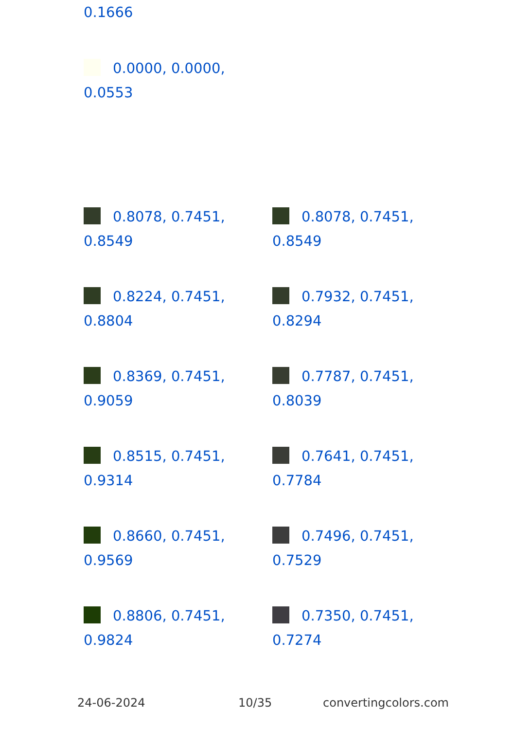0.1666
0.0000, 0.0000, 0.0553
0.8078, 0.7451, 0.8549
0.8078, 0.7451, 0.8549
0.8224, 0.7451, 0.8804
0.7932, 0.7451, 0.8294
0.8369, 0.7451, 0.9059
0.7787, 0.7451, 0.8039
0.8515, 0.7451, 0.9314
0.7641, 0.7451, 0.7784
0.8660, 0.7451, 0.9569
0.7496, 0.7451, 0.7529
0.8806, 0.7451, 0.9824
0.7350, 0.7451, 0.7274
24-06-2024 10/35 convertingcolors.com